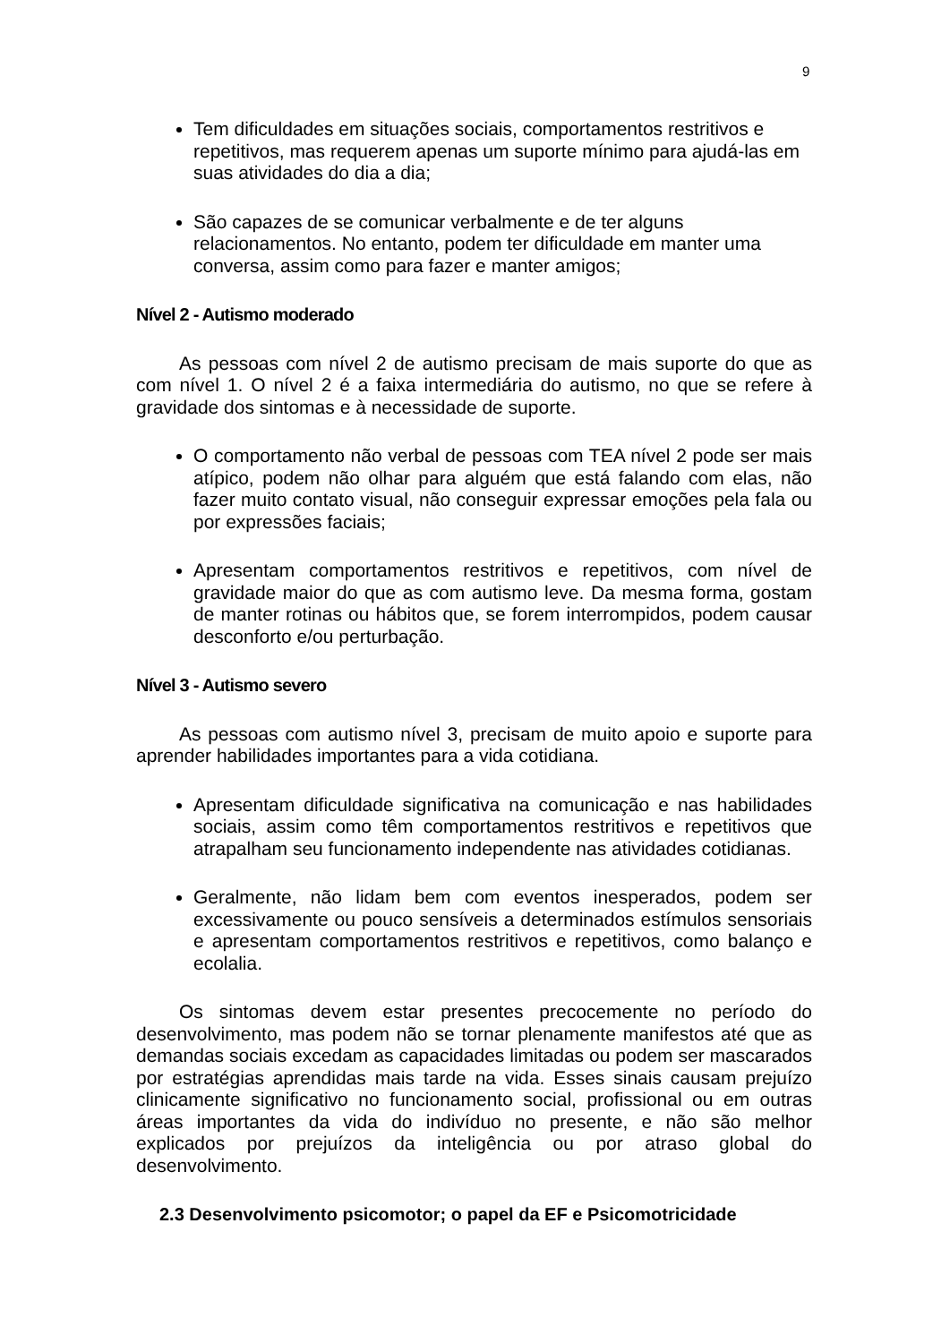9
Tem dificuldades em situações sociais, comportamentos restritivos e repetitivos, mas requerem apenas um suporte mínimo para ajudá-las em suas atividades do dia a dia;
São capazes de se comunicar verbalmente e de ter alguns relacionamentos. No entanto, podem ter dificuldade em manter uma conversa, assim como para fazer e manter amigos;
Nível 2 - Autismo moderado
As pessoas com nível 2 de autismo precisam de mais suporte do que as com nível 1. O nível 2 é a faixa intermediária do autismo, no que se refere à gravidade dos sintomas e à necessidade de suporte.
O comportamento não verbal de pessoas com TEA nível 2 pode ser mais atípico, podem não olhar para alguém que está falando com elas, não fazer muito contato visual, não conseguir expressar emoções pela fala ou por expressões faciais;
Apresentam comportamentos restritivos e repetitivos, com nível de gravidade maior do que as com autismo leve. Da mesma forma, gostam de manter rotinas ou hábitos que, se forem interrompidos, podem causar desconforto e/ou perturbação.
Nível 3 - Autismo severo
As pessoas com autismo nível 3, precisam de muito apoio e suporte para aprender habilidades importantes para a vida cotidiana.
Apresentam dificuldade significativa na comunicação e nas habilidades sociais, assim como têm comportamentos restritivos e repetitivos que atrapalham seu funcionamento independente nas atividades cotidianas.
Geralmente, não lidam bem com eventos inesperados, podem ser excessivamente ou pouco sensíveis a determinados estímulos sensoriais e apresentam comportamentos restritivos e repetitivos, como balanço e ecolalia.
Os sintomas devem estar presentes precocemente no período do desenvolvimento, mas podem não se tornar plenamente manifestos até que as demandas sociais excedam as capacidades limitadas ou podem ser mascarados por estratégias aprendidas mais tarde na vida. Esses sinais causam prejuízo clinicamente significativo no funcionamento social, profissional ou em outras áreas importantes da vida do indivíduo no presente, e não são melhor explicados por prejuízos da inteligência ou por atraso global do desenvolvimento.
2.3 Desenvolvimento psicomotor; o papel da EF e Psicomotricidade